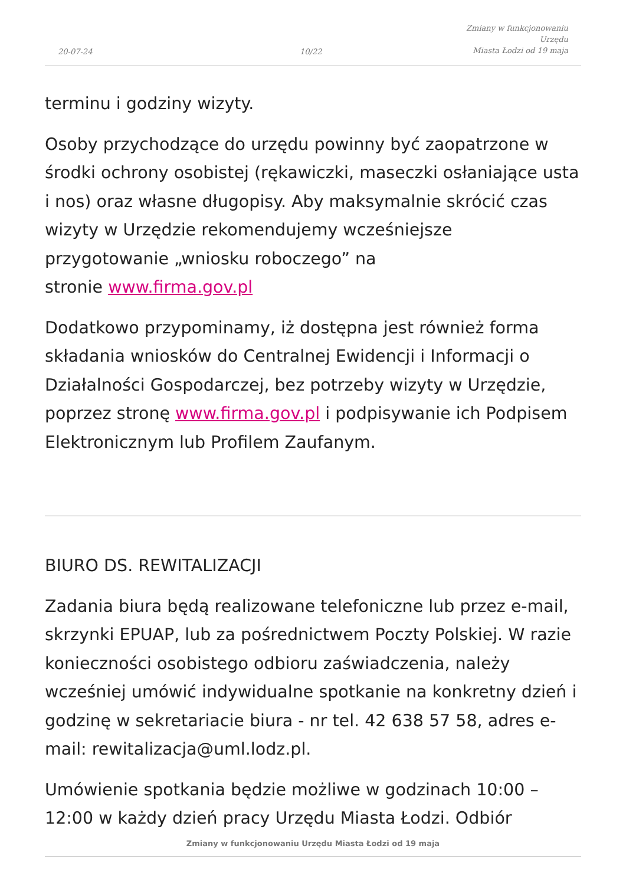20-07-24
10/22
Zmiany w funkcjonowaniu Urzędu
Miasta Łodzi od 19 maja
terminu i godziny wizyty.
Osoby przychodzące do urzędu powinny być zaopatrzone w środki ochrony osobistej (rękawiczki, maseczki osłaniające usta i nos) oraz własne długopisy. Aby maksymalnie skrócić czas wizyty w Urzędzie rekomendujemy wcześniejsze przygotowanie „wniosku roboczego” na
stronie www.firma.gov.pl
Dodatkowo przypominamy, iż dostępna jest również forma składania wniosków do Centralnej Ewidencji i Informacji o Działalności Gospodarczej, bez potrzeby wizyty w Urzędzie, poprzez stronę www.firma.gov.pl i podpisywanie ich Podpisem Elektronicznym lub Profilem Zaufanym.
BIURO DS. REWITALIZACJI
Zadania biura będą realizowane telefoniczne lub przez e-mail, skrzynki EPUAP, lub za pośrednictwem Poczty Polskiej. W razie konieczności osobistego odbioru zaświadczenia, należy wcześniej umówić indywidualne spotkanie na konkretny dzień i godzinę w sekretariacie biura - nr tel. 42 638 57 58, adres e-mail: rewitalizacja@uml.lodz.pl.
Umówienie spotkania będzie możliwe w godzinach 10:00 – 12:00 w każdy dzień pracy Urzędu Miasta Łodzi. Odbiór
Zmiany w funkcjonowaniu Urzędu Miasta Łodzi od 19 maja